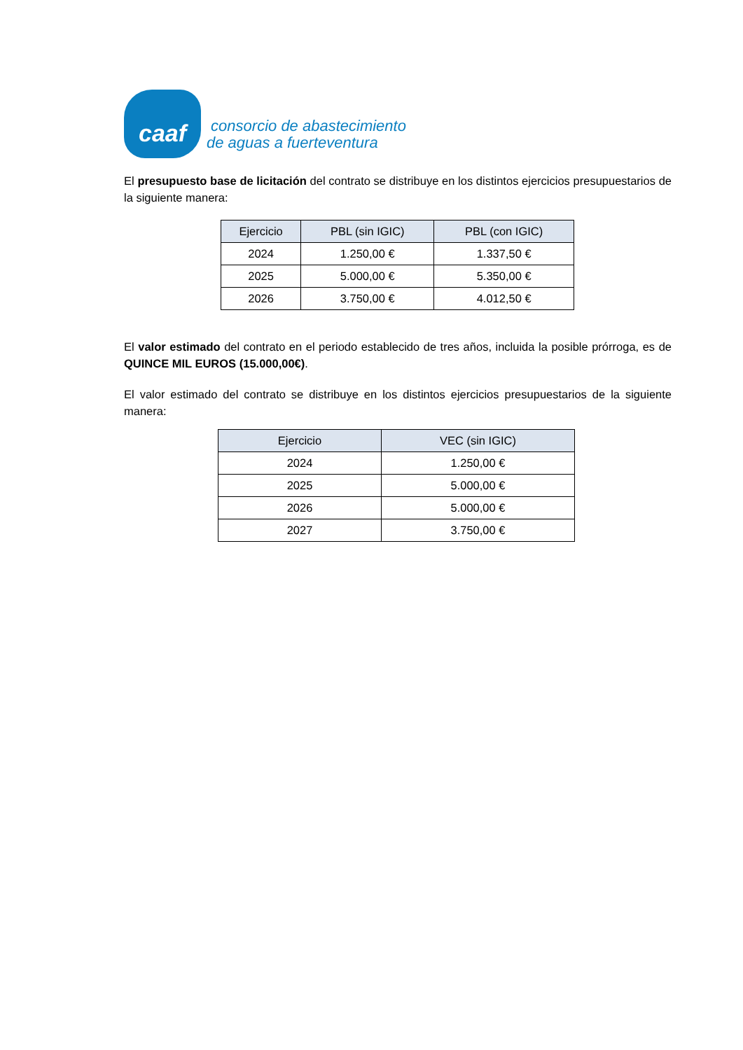caaf
consorcio de abastecimiento
de aguas a fuerteventura
El presupuesto base de licitación del contrato se distribuye en los distintos ejercicios presupuestarios de la siguiente manera:
| Ejercicio | PBL (sin IGIC) | PBL (con IGIC) |
| --- | --- | --- |
| 2024 | 1.250,00 € | 1.337,50 € |
| 2025 | 5.000,00 € | 5.350,00 € |
| 2026 | 3.750,00 € | 4.012,50 € |
El valor estimado del contrato en el periodo establecido de tres años, incluida la posible prórroga, es de QUINCE MIL EUROS (15.000,00€).
El valor estimado del contrato se distribuye en los distintos ejercicios presupuestarios de la siguiente manera:
| Ejercicio | VEC (sin IGIC) |
| --- | --- |
| 2024 | 1.250,00 € |
| 2025 | 5.000,00 € |
| 2026 | 5.000,00 € |
| 2027 | 3.750,00 € |